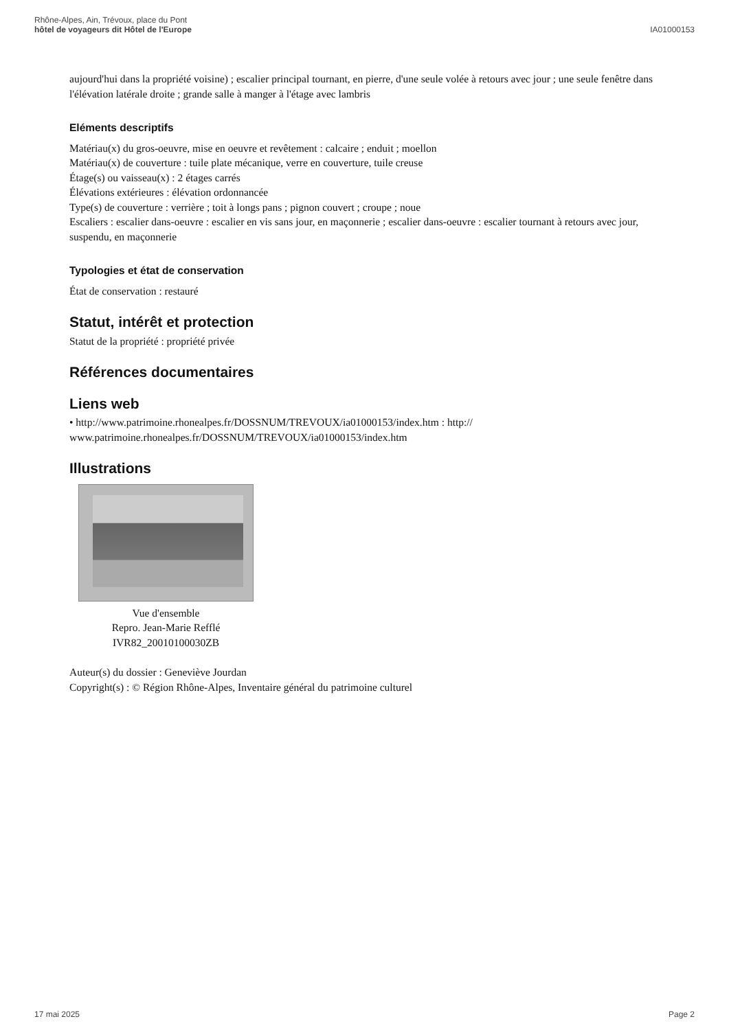Rhône-Alpes, Ain, Trévoux, place du Pont
hôtel de voyageurs dit Hôtel de l'Europe
IA01000153
aujourd'hui dans la propriété voisine) ; escalier principal tournant, en pierre, d'une seule volée à retours avec jour ; une seule fenêtre dans l'élévation latérale droite ; grande salle à manger à l'étage avec lambris
Eléments descriptifs
Matériau(x) du gros-oeuvre, mise en oeuvre et revêtement : calcaire ; enduit ; moellon
Matériau(x) de couverture : tuile plate mécanique, verre en couverture, tuile creuse
Étage(s) ou vaisseau(x) : 2 étages carrés
Élévations extérieures : élévation ordonnancée
Type(s) de couverture : verrière ; toit à longs pans ; pignon couvert ; croupe ; noue
Escaliers : escalier dans-oeuvre : escalier en vis sans jour, en maçonnerie ; escalier dans-oeuvre : escalier tournant à retours avec jour, suspendu, en maçonnerie
Typologies et état de conservation
État de conservation : restauré
Statut, intérêt et protection
Statut de la propriété : propriété privée
Références documentaires
Liens web
• http://www.patrimoine.rhonealpes.fr/DOSSNUM/TREVOUX/ia01000153/index.htm : http://
www.patrimoine.rhonealpes.fr/DOSSNUM/TREVOUX/ia01000153/index.htm
Illustrations
Vue d'ensemble
Repro. Jean-Marie Refflé
IVR82_20010100030ZB
Auteur(s) du dossier : Geneviève Jourdan
Copyright(s) : © Région Rhône-Alpes, Inventaire général du patrimoine culturel
17 mai 2025 Page 2